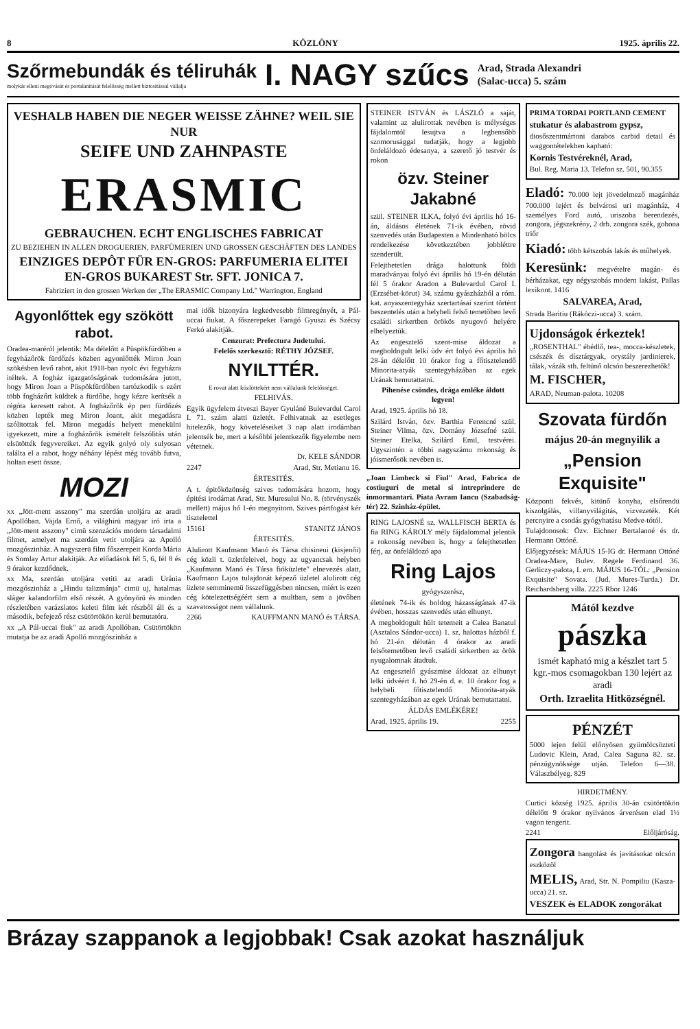8 KÖZLÖNY 1925. április 22.
Szőrmebundák és téliruhák
molykár elleni megóvását és portalanitását felelősség mellett biztositással vállalja
I. NAGY szűcs
Arad, Strada Alexandri
(Salac-ucca) 5. szám
VESHALB HABEN DIE NEGER WEISSE ZÄHNE? WEIL SIE NUR
SEIFE UND ZAHNPASTE
ERASMIC
GEBRAUCHEN. ECHT ENGLISCHES FABRICAT
ZU BEZIEHEN IN ALLEN DROGUERIEN, PARFÜMERIEN UND GROSSEN GESCHÄFTEN DES LANDES
EINZIGES DEPÔT FÜR EN-GROS: PARFUMERIA ELITEI EN-GROS BUKAREST Str. SFT. JONICA 7.
Fabriziert in den grossen Werken der „The ERASMIC Company Ltd." Warrington, England
Agyonlőttek egy szökött rabot.
Oradea-maréról jelentik: Ma délelőtt a Püspökfürdőben a fegyházőrök fürdőzés közben agyonlőtték Miron Joan szökésben levő rabot, akit 1918-ban nyolc évi fegyházra itéltek. A fogház igazgatóságának tudomására jutott, hogy Miron Joan a Püspökfürdőben tartózkodik s ezért több fogházőrt küldtek a fürdőbe, hogy kézre kerítsék a régóta keresett rabot. A fogházőrök ép pen fürdőzés közben lepték meg Miron Joant, akit megadásra szólitottak fel. Miron megadás helyett menekülni igyekezett, mire a fogházőrök ismételt felszólitás után elsütötték fegyvereiket. Az egyik golyó oly sulyosan találta el a rabot, hogy néhány lépést még tovább futva, holtan esett össze.
MOZI
xx „Jött-ment asszony" ma szerdán utoljára az aradi Apollóban. Vajda Ernő, a világhirü magyar iró irta a „Jött-ment asszony" cimü szenzációs modern társadalmi filmet, amelyet ma szerdán vetit utoljára az Apolló mozgószinház. A nagyszerü film főszerepeit Korda Mária és Somlay Artur alakitják. Az előadások fél 5, 6, fél 8 és 9 órakor kezdődnek.
xx Ma, szerdán utoljára vetiti az aradi Uránia mozgószinház a „Hindu talizmánja" cimü uj, hatalmas sláger kalandorfilm első részét. A gyönyörü és minden részletében varázslatos keleti film két részből áll és a második, befejező rész csütörtökön kerül bemutatóra.
xx „A Pál-uccai fiuk" az aradi Apollóban. Csütörtökön mutatja be az aradi Apolló mozgószinház a
mai idők bizonyára legkedvesebb filmregényét, a Pál-uccai fiukat. A főszerepeket Faragó Gyuszi és Szécsy Ferkó alakitják.
Cenzurat: Prefectura Judetului.
Felelős szerkesztő: RÉTHY JÓZSEF.
NYILTTÉR.
E rovat alatt közlöttekért nem vállalunk felelősséget.
FELHIVÁS.
Egyik ügyfelem átveszi Bayer Gyuláné Bulevardul Carol I. 71. szám alatti üzletét. Felhivatnak az esetleges hitelezők, hogy követeléseiket 3 nap alatt irodámban jelentsék be, mert a későbbi jelentkezők figyelembe nem vétetnek.
Dr. KELE SÁNDOR
2247 Arad, Str. Metianu 16.
ÉRTESITÉS.
A t. épitőközönség szives tudomására hozom, hogy épitési irodámat Arad, Str. Muresului No. 8. (törvényszék mellett) május hó 1-én megnyitom. Szives pártfogást kér tisztelettel
15161 STANITZ JÁNOS
ÉRTESITÉS.
Alulirott Kaufmann Manó és Társa chisineui (kisjenői) cég közli t. üzletfeleivel, hogy az ugyancsak helyben „Kaufmann Manó és Társa fióküzlete" elnevezés alatt, Kaufmann Lajos tulajdonát képező üzletel alulirott cég üzlete semminemü összefüggésben nincsen, miért is ezen cég kötelezettségéért sem a multban, sem a jövőben szavatosságot nem vállalunk.
2266 KAUFFMANN MANÓ és TÁRSA.
STEINER ISTVÁN és LÁSZLÓ a saját, valamint az alulirottak nevében is mélységes fájdalomtól lesujtva a legbensőbb szomorusággal tudatják, hogy a legjobb önfeláldozó édesanya, a szerető jó testvér és rokon
özv. Steiner Jakabné
szül. STEINER ILKA, folyó évi április hó 16-án, áldásos életének 71-ik évében, rövid szenvedés után Budapesten a Mindenható bölcs rendelkezése következtében jobbléttre szenderült.
Felejthetetlen drága halottunk földi maradványai folyó évi április hó 19-én délután fél 5 órakor Aradon a Bulevardul Carol I. (Erzsébet-körut) 34. számu gyászházból a róm. kat. anyaszentegyház szertartásai szerint történt beszentelés után a helybeli felső temetőben levő családi sirkertben örökös nyugovó helyére elhelyeztük.
Az engesztelő szent-mise áldozat a megboldogult lelki üdv ért folyó évi április hó 28-án délelőtt 10 órakor fog a főtisztelendő Minorita-atyák szentegyházában az egek Urának bemutattatni.
Pihenése csöndes, drága emléke áldott legyen!
Arad, 1925. április hó 18.
Szilárd István, özv. Barthia Ferencné szül. Steiner Vilma, özv. Domány Józsefné szül. Steiner Etelka, Szilárd Emil, testvérei. Ugyszintén a többi nagyszámu rokonság és jóismerősök nevében is.
„Joan Limbeck si Fiul" Arad, Fabrica de costiuguri de metal si intreprindere de inmormantari. Piata Avram Iancu (Szabadság-tér) 22. Szinház-épület.
RING LAJOSNÉ sz. WALLFISCH BERTA és fia RING KÁROLY mély fájdalommal jelentik a rokonság nevében is, hogy a felejthetetlen férj, az önfeláldozó apa
Ring Lajos
gyógyszerész,
életének 74-ik és boldog házasságának 47-ik évében, hosszas szenvedés után elhunyt.
A megboldogult hült tetemeit a Calea Banatul (Asztalos Sándor-ucca) 1. sz. halottas házból f. hó 21-én délután 4 órakor az aradi felsőtemetőben levő családi sirkertben az örök nyugalomnak átadtuk.
Az engesztelő gyászmise áldozat az elhunyt lelki üdvéért f. hó 29-én d. e. 10 órakor fog a helybeli főtisztelendő Minorita-atyák szentegyházában az egek Urának bemutattatni.
ÁLDÁS EMLÉKÉRE!
Arad, 1925. április 19. 2255
PRIMA TORDAI PORTLAND CEMENT
stukatur és alabastrom gypsz,
diosőszentmártoni darabos carbid detail és waggontételekben kapható:
Kornis Testvéreknél, Arad,
Bul. Reg. Maria 13. Telefon sz. 501, 90.355
Eladó: 70.000 lejt jövedelmező magánház 700.000 lejért és belvárosi uri magánház, 4 személyes Ford autó, uriszoba berendezés, zongora, jégszekrény, 2 drb. zongora szék, gobona triőr
Kiadó: több kétszobás lakás és műhelyek.
Keresünk: megvételre magán- és bérházakat, egy négyszobás modern lakást, Pallas lexikont. 1416
SALVAREA, Arad,
Strada Baritiu (Rákóczi-ucca) 3. szám.
Ujdonságok érkeztek!
„ROSENTHAL" ébédlő, tea-, mocca-készletek, csészék és dísztárgyak, orystály jardinierek, tálak, vázák stb. feltünő olcsón beszerezhetők!
M. FISCHER,
ARAD, Neuman-palota. 10208
Szovata fürdőn
május 20-án megnyilik a
„Pension Exquisite"
Központi fekvés, kitünő konyha, elsőrendü kiszolgálás, villanyvilágitás, vizvezeték. Két percnyire a csodás gyógyhatásu Medve-tótól.
Tulajdonosok: Özv. Eichner Bertalanné és dr. Hermann Ottóné.
Előjegyzések: MÁJUS 15-IG dr. Hermann Ottóné Oradea-Mare, Bulev. Regele Ferdinand 36. Gerliczy-palota, I. em. MÁJUS 16-TÓL: „Pension Exquisite" Sovata. (Jud. Mures-Turda.) Dr. Reichardsberg villa. 2225 Rbor 1246
Mától kezdve
pászka
ismét kapható mig a készlet tart 5 kgr.-mos csomagokban 130 lejért az aradi
Orth. Izraelita Hitközségnél.
PÉNZÉT
5000 lejen felül előnyösen gyümölcsözteti Ludovic Klein, Arad, Calea Saguna 82. sz. pénzügynöksége utján. Telefon 6—38. Válaszbélyeg. 829
HIRDETMÉNY.
Curtici község 1925. április 30-án csütörtökön délelőtt 9 órakor nyilvános árverésen elad 1½ vagon tengerit.
2241 Előljáróság.
Zongora hangolást és javitásokat olcsón eszközöl
MELIS, Arad, Str. N. Pompiliu (Kasza-ucca) 21. sz.
VESZEK és ELADOK zongorákat
Brázay szappanok a legjobbak! Csak azokat használjuk